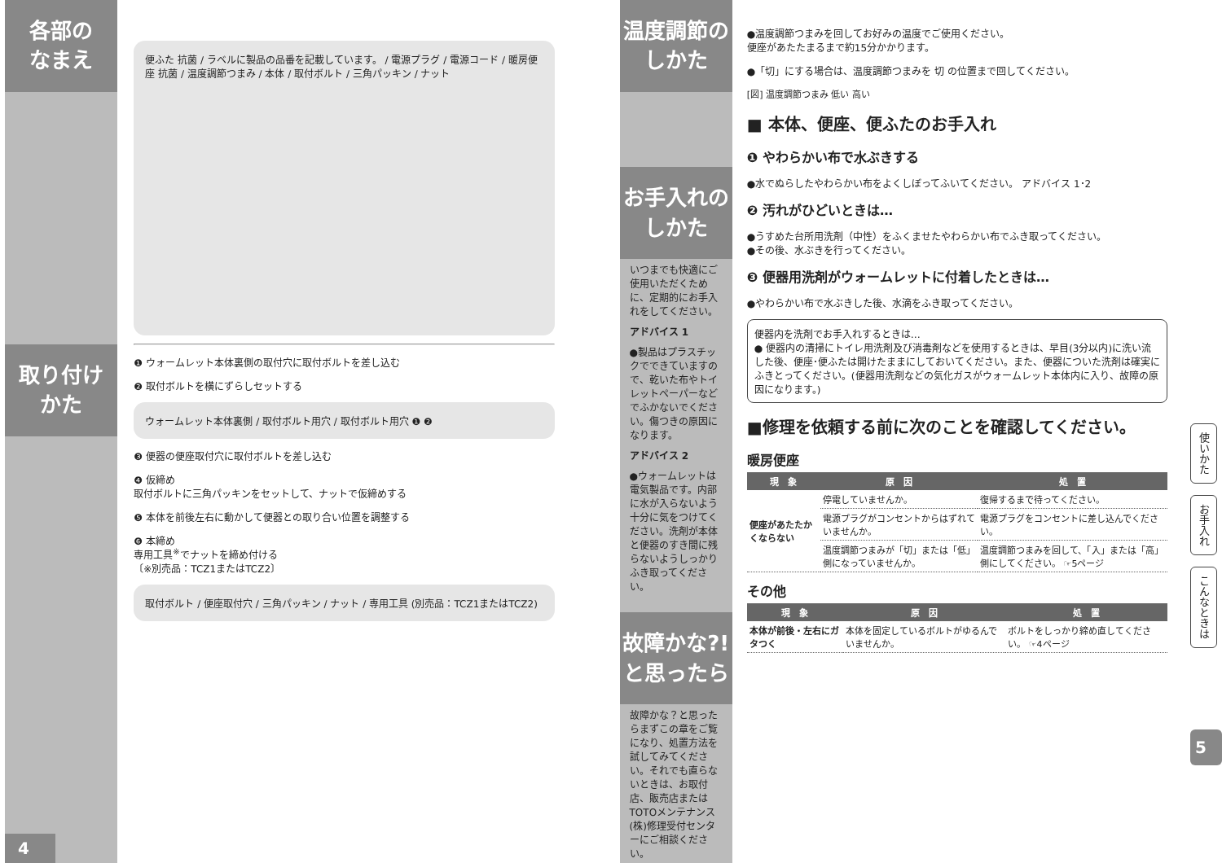各部の
なまえ
取り付け
かた
4
便ふた 抗菌 / ラベルに製品の品番を記載しています。 / 電源プラグ / 電源コード / 暖房便座 抗菌 / 温度調節つまみ / 本体 / 取付ボルト / 三角パッキン / ナット
❶ ウォームレット本体裏側の取付穴に取付ボルトを差し込む
❷ 取付ボルトを横にずらしセットする
ウォームレット本体裏側 / 取付ボルト用穴 / 取付ボルト用穴 ❶ ❷
❸ 便器の便座取付穴に取付ボルトを差し込む
❹ 仮締め
取付ボルトに三角パッキンをセットして、ナットで仮締めする
❺ 本体を前後左右に動かして便器との取り合い位置を調整する
❻ 本締め
専用工具<sup>※</sup>でナットを締め付ける
〔※別売品：TCZ1またはTCZ2〕
取付ボルト / 便座取付穴 / 三角パッキン / ナット / 専用工具 (別売品：TCZ1またはTCZ2)
温度調節の
しかた
お手入れの
しかた
いつまでも快適にご使用いただくために、定期的にお手入れをしてください。
アドバイス 1
●製品はプラスチックでできていますので、乾いた布やトイレットペーパーなどでふかないでください。傷つきの原因になります。
アドバイス 2
●ウォームレットは電気製品です。内部に水が入らないよう十分に気をつけてください。洗剤が本体と便器のすき間に残らないようしっかりふき取ってください。
故障かな?!
と思ったら
故障かな？と思ったらまずこの章をご覧になり、処置方法を試してみてください。それでも直らないときは、お取付店、販売店またはTOTOメンテナンス(株)修理受付センターにご相談ください。
●温度調節つまみを回してお好みの温度でご使用ください。
便座があたたまるまで約15分かかります。
●「切」にする場合は、温度調節つまみを 切 の位置まで回してください。
[図] 温度調節つまみ 低い 高い
■ 本体、便座、便ふたのお手入れ
❶ やわらかい布で水ぶきする
●水でぬらしたやわらかい布をよくしぼってふいてください。 アドバイス 1･2
❷ 汚れがひどいときは…
●うすめた台所用洗剤（中性）をふくませたやわらかい布でふき取ってください。
●その後、水ぶきを行ってください。
❸ 便器用洗剤がウォームレットに付着したときは…
●やわらかい布で水ぶきした後、水滴をふき取ってください。
便器内を洗剤でお手入れするときは…
● 便器内の清掃にトイレ用洗剤及び消毒剤などを使用するときは、早目(3分以内)に洗い流した後、便座･便ふたは開けたままにしておいてください。また、便器についた洗剤は確実にふきとってください。(便器用洗剤などの気化ガスがウォームレット本体内に入り、故障の原因になります。)
■修理を依頼する前に次のことを確認してください。
暖房便座
| 現 象 | 原 因 | 処 置 |
| --- | --- | --- |
| 便座があたたかくならない | 停電していませんか。 | 復帰するまで待ってください。 |
| | 電源プラグがコンセントからはずれていませんか。 | 電源プラグをコンセントに差し込んでください。 |
| | 温度調節つまみが「切」または「低」側になっていませんか。 | 温度調節つまみを回して、「入」または「高」側にしてください。 ☞5ページ |
その他
| 現 象 | 原 因 | 処 置 |
| --- | --- | --- |
| 本体が前後・左右にガタつく | 本体を固定しているボルトがゆるんでいませんか。 | ボルトをしっかり締め直してください。 ☞4ページ |
使いかた
お手入れ
こんなときは
5